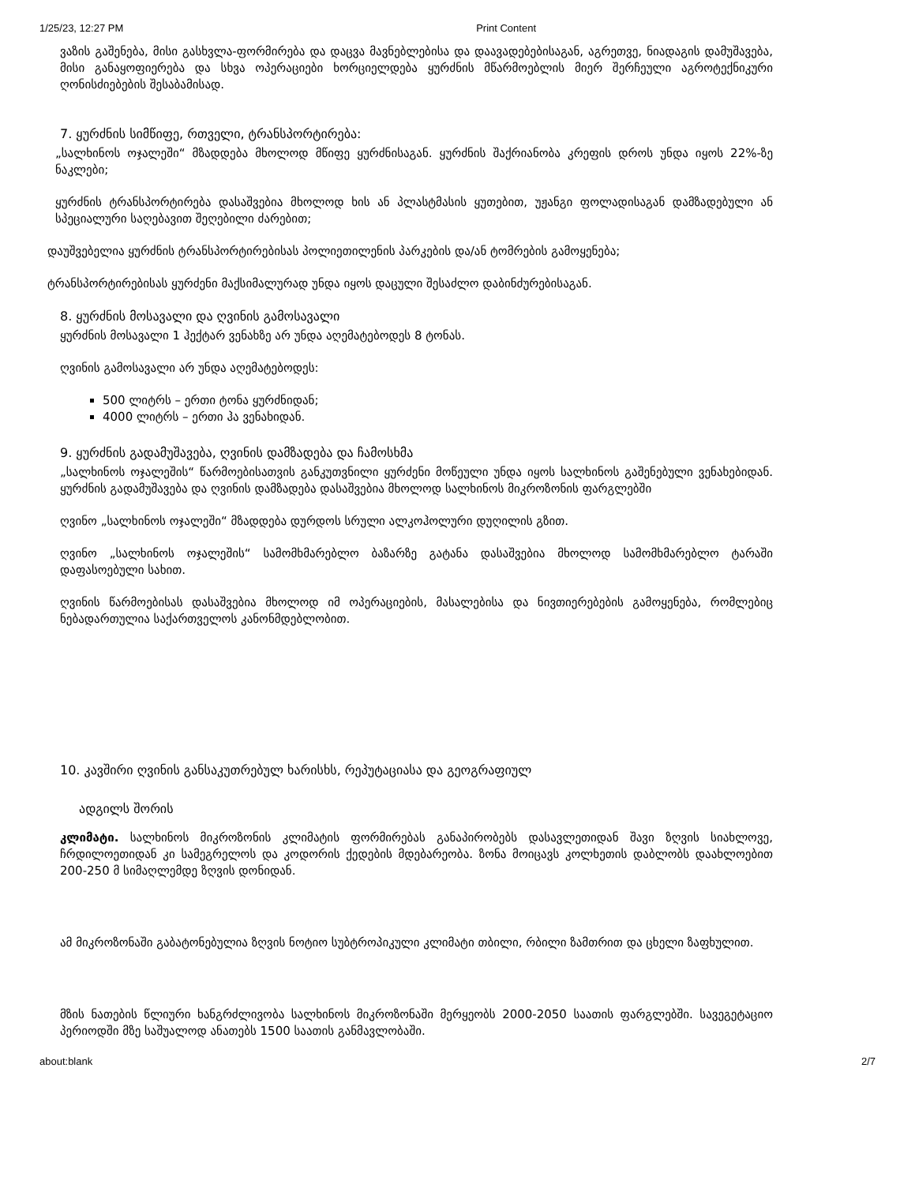1/25/23, 12:27 PM Print Content
ვაზის გაშენება, მისი გასხვლა-ფორმირება და დაცვა მავნებლებისა და დაავადებებისაგან, აგრეთვე, ნიადაგის დამუშავება, მისი განაყოფიერება და სხვა ოპერაციები ხორციელდება ყურძნის მწარმოებლის მიერ შერჩეული აგროტექნიკური ღონისძიებების შესაბამისად.
7. ყურძნის სიმწიფე, რთველი, ტრანსპორტირება:
„სალხინოს ოჯალეში“ მზადდება მხოლოდ მწიფე ყურძნისაგან. ყურძნის შაქრიანობა კრეფის დროს უნდა იყოს 22%-ზე ნაკლები;
ყურძნის ტრანსპორტირება დასაშვებია მხოლოდ ხის ან პლასტმასის ყუთებით, უჟანგი ფოლადისაგან დამზადებული ან სპეციალური საღებავით შეღებილი ძარებით;
დაუშვებელია ყურძნის ტრანსპორტირებისას პოლიეთილენის პარკების და/ან ტომრების გამოყენება;
ტრანსპორტირებისას ყურძენი მაქსიმალურად უნდა იყოს დაცული შესაძლო დაბინძურებისაგან.
8. ყურძნის მოსავალი და ღვინის გამოსავალი
ყურძნის მოსავალი 1 ჰექტარ ვენახზე არ უნდა აღემატებოდეს 8 ტონას.
ღვინის გამოსავალი არ უნდა აღემატებოდეს:
500 ლიტრს – ერთი ტონა ყურძნიდან;
4000 ლიტრს – ერთი ჰა ვენახიდან.
9. ყურძნის გადამუშავება, ღვინის დამზადება და ჩამოსხმა
„სალხინოს ოჯალეშის“ წარმოებისათვის განკუთვნილი ყურძენი მოწეული უნდა იყოს სალხინოს გაშენებული ვენახებიდან. ყურძნის გადამუშავება და ღვინის დამზადება დასაშვებია მხოლოდ სალხინოს მიკროზონის ფარგლებში
ღვინო „სალხინოს ოჯალეში“ მზადდება დურდოს სრული ალკოჰოლური დუღილის გზით.
ღვინო „სალხინოს ოჯალეშის“ სამომხმარებლო ბაზარზე გატანა დასაშვებია მხოლოდ სამომხმარებლო ტარაში დაფასოებული სახით.
ღვინის წარმოებისას დასაშვებია მხოლოდ იმ ოპერაციების, მასალებისა და ნივთიერებების გამოყენება, რომლებიც ნებადართულია საქართველოს კანონმდებლობით.
10. კავშირი ღვინის განსაკუთრებულ ხარისხს, რეპუტაციასა და გეოგრაფიულ
ადგილს შორის
კლიმატი. სალხინოს მიკროზონის კლიმატის ფორმირებას განაპირობებს დასავლეთიდან შავი ზღვის სიახლოვე, ჩრდილოეთიდან კი სამეგრელოს და კოდორის ქედების მდებარეობა. ზონა მოიცავს კოლხეთის დაბლობს დაახლოებით 200-250 მ სიმაღლემდე ზღვის დონიდან.
ამ მიკროზონაში გაბატონებულია ზღვის ნოტიო სუბტროპიკული კლიმატი თბილი, რბილი ზამთრით და ცხელი ზაფხულით.
მზის ნათების წლიური ხანგრძლივობა სალხინოს მიკროზონაში მერყეობს 2000-2050 საათის ფარგლებში. სავეგეტაციო პერიოდში მზე საშუალოდ ანათებს 1500 საათის განმავლობაში.
about:blank 2/7